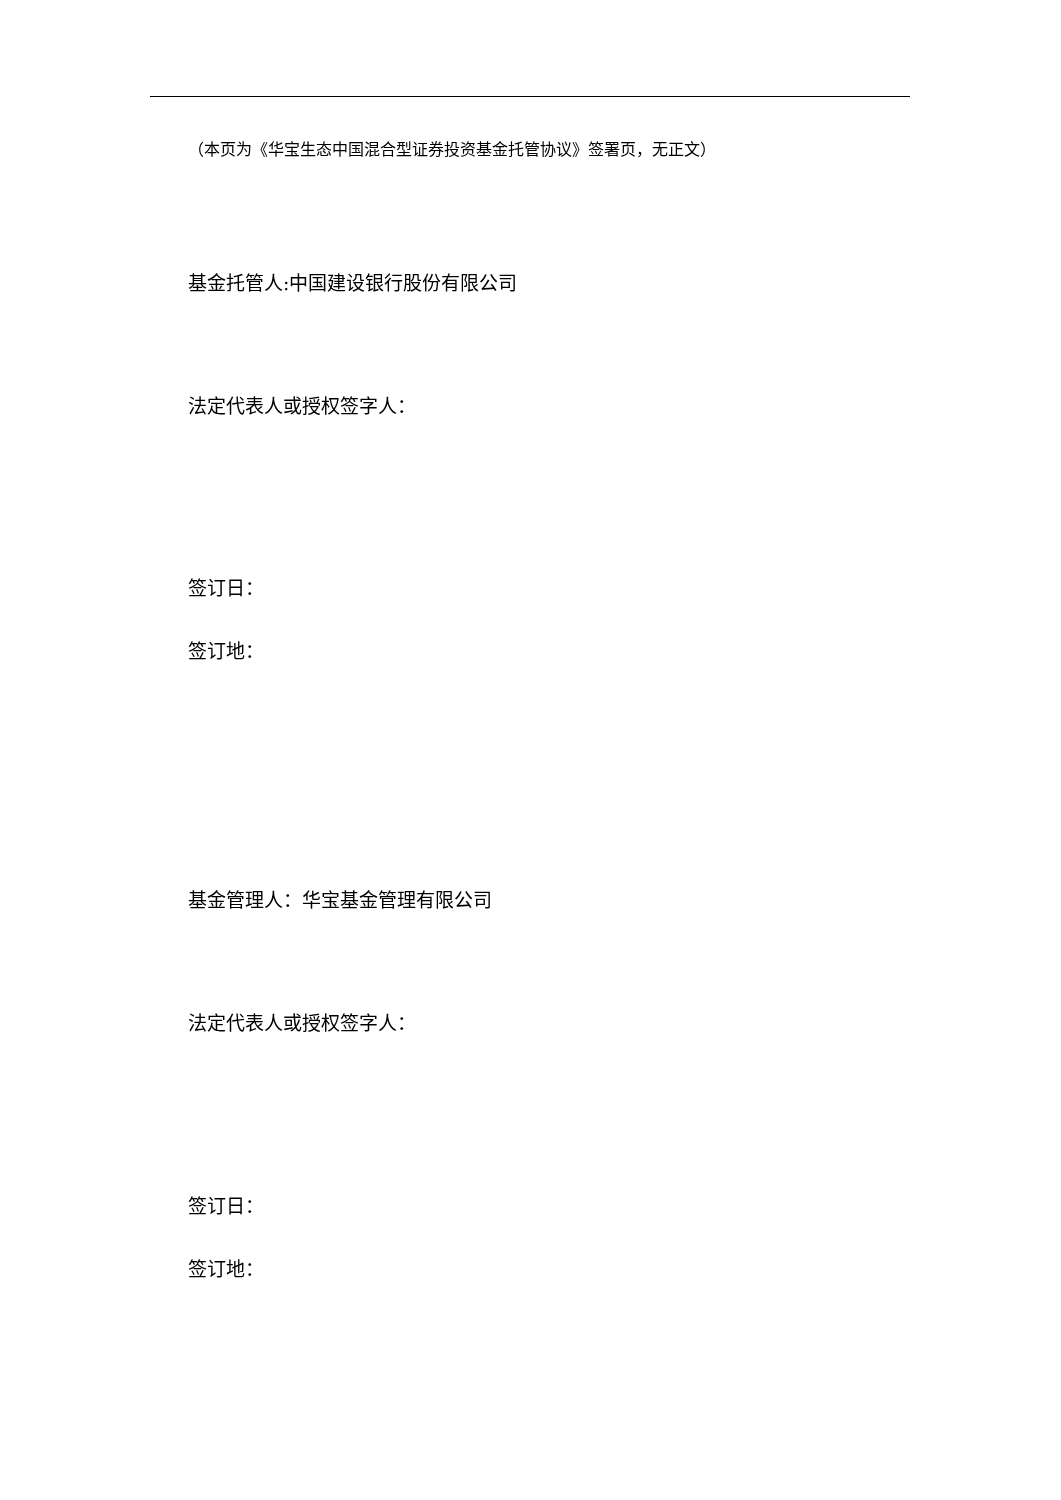（本页为《华宝生态中国混合型证券投资基金托管协议》签署页，无正文）
基金托管人:中国建设银行股份有限公司
法定代表人或授权签字人：
签订日：
签订地：
基金管理人：华宝基金管理有限公司
法定代表人或授权签字人：
签订日：
签订地：